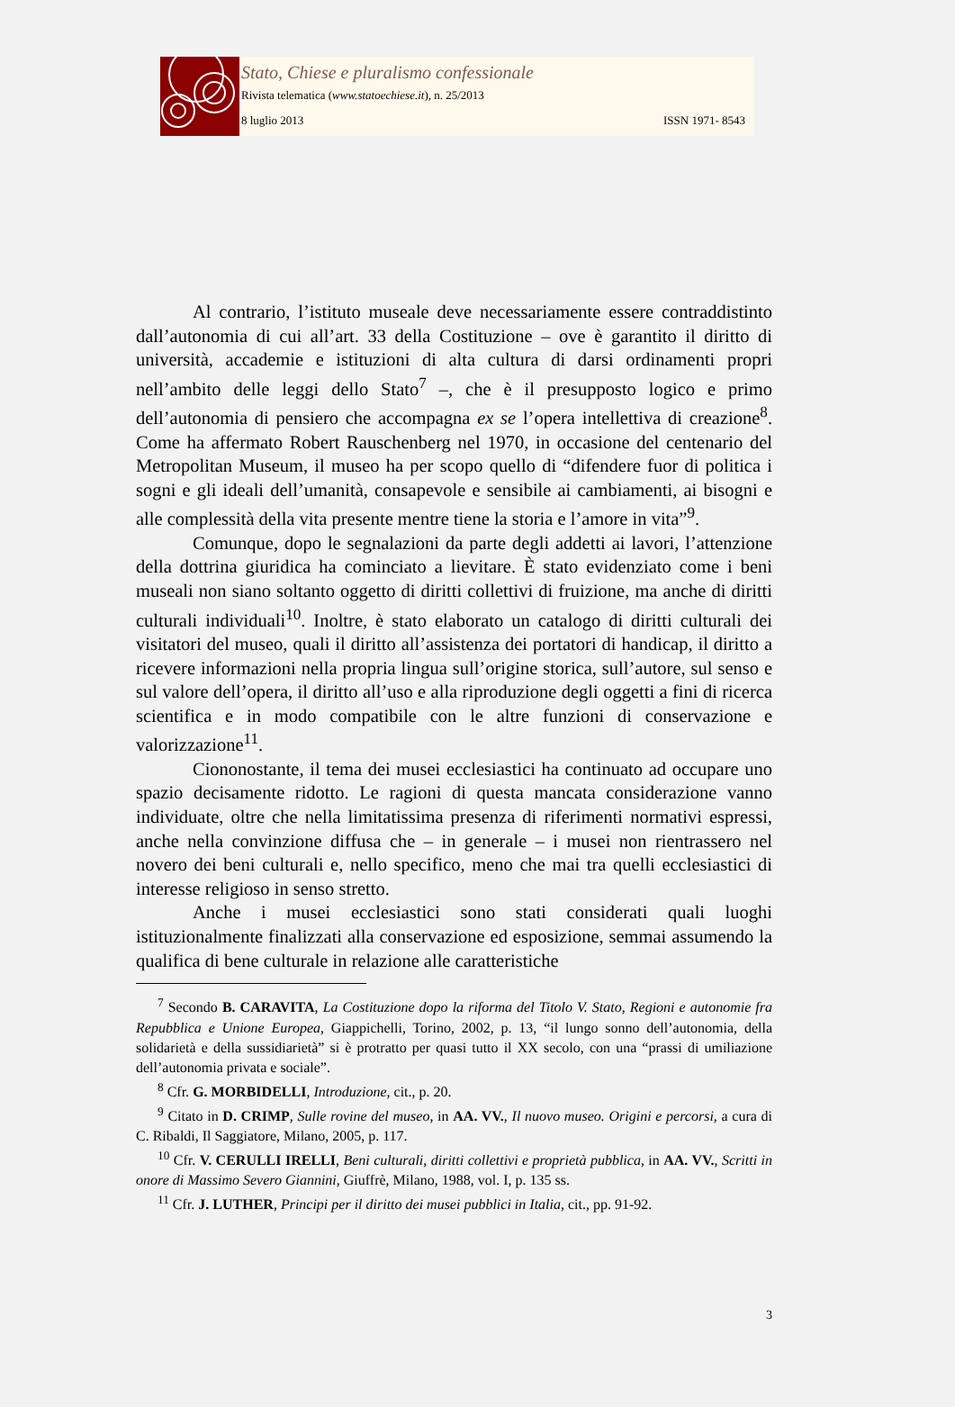Stato, Chiese e pluralismo confessionale
Rivista telematica (www.statoechiese.it), n. 25/2013
8 luglio 2013 ISSN 1971- 8543
Al contrario, l’istituto museale deve necessariamente essere contraddistinto dall’autonomia di cui all’art. 33 della Costituzione – ove è garantito il diritto di università, accademie e istituzioni di alta cultura di darsi ordinamenti propri nell’ambito delle leggi dello Stato<sup>7</sup> –, che è il presupposto logico e primo dell’autonomia di pensiero che accompagna ex se l’opera intellettiva di creazione<sup>8</sup>. Come ha affermato Robert Rauschenberg nel 1970, in occasione del centenario del Metropolitan Museum, il museo ha per scopo quello di “difendere fuor di politica i sogni e gli ideali dell’umanità, consapevole e sensibile ai cambiamenti, ai bisogni e alle complessità della vita presente mentre tiene la storia e l’amore in vita”<sup>9</sup>.
Comunque, dopo le segnalazioni da parte degli addetti ai lavori, l’attenzione della dottrina giuridica ha cominciato a lievitare. È stato evidenziato come i beni museali non siano soltanto oggetto di diritti collettivi di fruizione, ma anche di diritti culturali individuali<sup>10</sup>. Inoltre, è stato elaborato un catalogo di diritti culturali dei visitatori del museo, quali il diritto all’assistenza dei portatori di handicap, il diritto a ricevere informazioni nella propria lingua sull’origine storica, sull’autore, sul senso e sul valore dell’opera, il diritto all’uso e alla riproduzione degli oggetti a fini di ricerca scientifica e in modo compatibile con le altre funzioni di conservazione e valorizzazione<sup>11</sup>.
Ciononostante, il tema dei musei ecclesiastici ha continuato ad occupare uno spazio decisamente ridotto. Le ragioni di questa mancata considerazione vanno individuate, oltre che nella limitatissima presenza di riferimenti normativi espressi, anche nella convinzione diffusa che – in generale – i musei non rientrassero nel novero dei beni culturali e, nello specifico, meno che mai tra quelli ecclesiastici di interesse religioso in senso stretto.
Anche i musei ecclesiastici sono stati considerati quali luoghi istituzionalmente finalizzati alla conservazione ed esposizione, semmai assumendo la qualifica di bene culturale in relazione alle caratteristiche
<sup>7</sup> Secondo B. CARAVITA, La Costituzione dopo la riforma del Titolo V. Stato, Regioni e autonomie fra Repubblica e Unione Europea, Giappichelli, Torino, 2002, p. 13, “il lungo sonno dell’autonomia, della solidarietà e della sussidiarietà” si è protratto per quasi tutto il XX secolo, con una “prassi di umiliazione dell’autonomia privata e sociale”.
<sup>8</sup> Cfr. G. MORBIDELLI, Introduzione, cit., p. 20.
<sup>9</sup> Citato in D. CRIMP, Sulle rovine del museo, in AA. VV., Il nuovo museo. Origini e percorsi, a cura di C. Ribaldi, Il Saggiatore, Milano, 2005, p. 117.
<sup>10</sup> Cfr. V. CERULLI IRELLI, Beni culturali, diritti collettivi e proprietà pubblica, in AA. VV., Scritti in onore di Massimo Severo Giannini, Giuffrè, Milano, 1988, vol. I, p. 135 ss.
<sup>11</sup> Cfr. J. LUTHER, Principi per il diritto dei musei pubblici in Italia, cit., pp. 91-92.
3